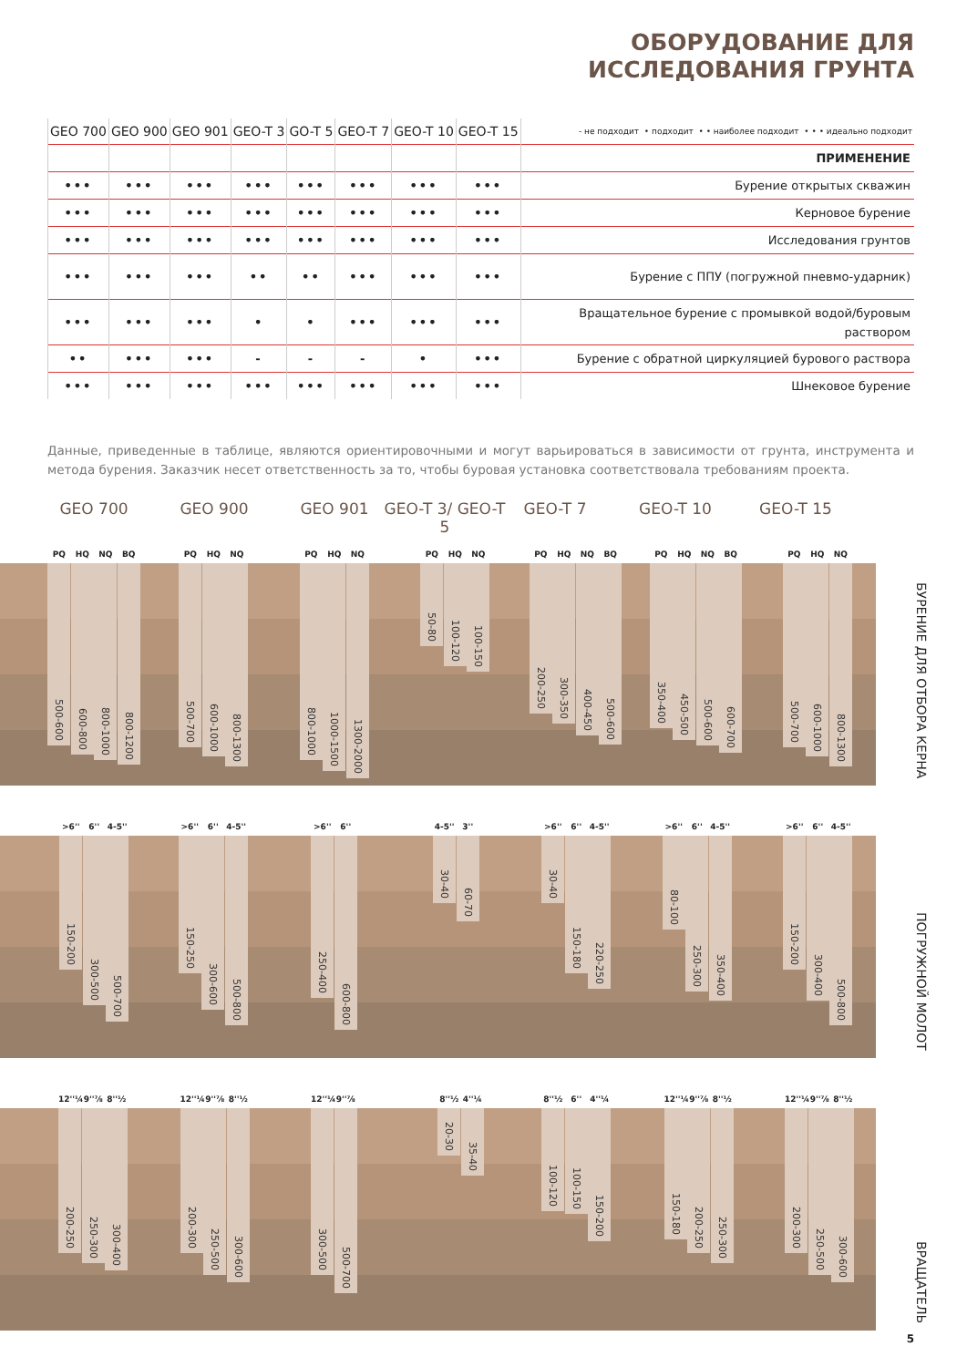ОБОРУДОВАНИЕ ДЛЯ
ИССЛЕДОВАНИЯ ГРУНТА
| GEO 700 | GEO 900 | GEO 901 | GEO-T 3 | GO-T 5 | GEO-T 7 | GEO-T 10 | GEO-T 15 | - не подходит • подходит • • наиболее подходит • • • идеально подходит |
| --- | --- | --- | --- | --- | --- | --- | --- | --- |
| | | | | | | | | ПРИМЕНЕНИЕ |
| ••• | ••• | ••• | ••• | ••• | ••• | ••• | ••• | Бурение открытых скважин |
| ••• | ••• | ••• | ••• | ••• | ••• | ••• | ••• | Керновое бурение |
| ••• | ••• | ••• | ••• | ••• | ••• | ••• | ••• | Исследования грунтов |
| ••• | ••• | ••• | •• | •• | ••• | ••• | ••• | Бурение с ППУ (погружной пневмо-ударник) |
| ••• | ••• | ••• | • | • | ••• | ••• | ••• | Вращательное бурение с промывкой водой/буровым раствором |
| •• | ••• | ••• | - | - | - | • | ••• | Бурение с обратной циркуляцией бурового раствора |
| ••• | ••• | ••• | ••• | ••• | ••• | ••• | ••• | Шнековое бурение |
Данные, приведенные в таблице, являются ориентировочными и могут варьироваться в зависимости от грунта, инструмента и метода бурения. Заказчик несет ответственность за то, чтобы буровая установка соответствовала требованиям проекта.
GEO 700 GEO 900 GEO 901 GEO-T 3/ GEO-T 5
GEO-T 7 GEO-T 10 GEO-T 15
PQ HQ NQ BQ
500-600
600-800
800-1000
800-1200
PQ HQ NQ
500-700
600-1000
800-1300
PQ HQ NQ
800-1000
1000-1500
1300-2000
PQ HQ NQ
50-80
100-120
100-150
PQ HQ NQ BQ
200-250
300-350
400-450
500-600
PQ HQ NQ BQ
350-400
450-500
500-600
600-700
PQ HQ NQ
500-700
600-1000
800-1300
БУРЕНИЕ ДЛЯ ОТБОРА КЕРНА
>6'' 6'' 4-5''
150-200
300-500
500-700
>6'' 6'' 4-5''
150-250
300-600
500-800
>6'' 6''
250-400
600-800
4-5'' 3''
30-40
60-70
>6'' 6'' 4-5''
30-40
150-180
220-250
>6'' 6'' 4-5''
80-100
250-300
350-400
>6'' 6'' 4-5''
150-200
300-400
500-800
ПОГРУЖНОЙ МОЛОТ
12''¼ 9''⅞ 8''½
200-250
250-300
300-400
12''¼ 9''⅞ 8''½
200-300
250-500
300-600
12''¼ 9''⅞
300-500
500-700
8''½ 4''¼
20-30
35-40
8''½ 6'' 4''¼
100-120
100-150
150-200
12''¼ 9''⅞ 8''½
150-180
200-250
250-300
12''¼ 9''⅞ 8''½
200-300
250-500
300-600
ВРАЩАТЕЛЬ
5